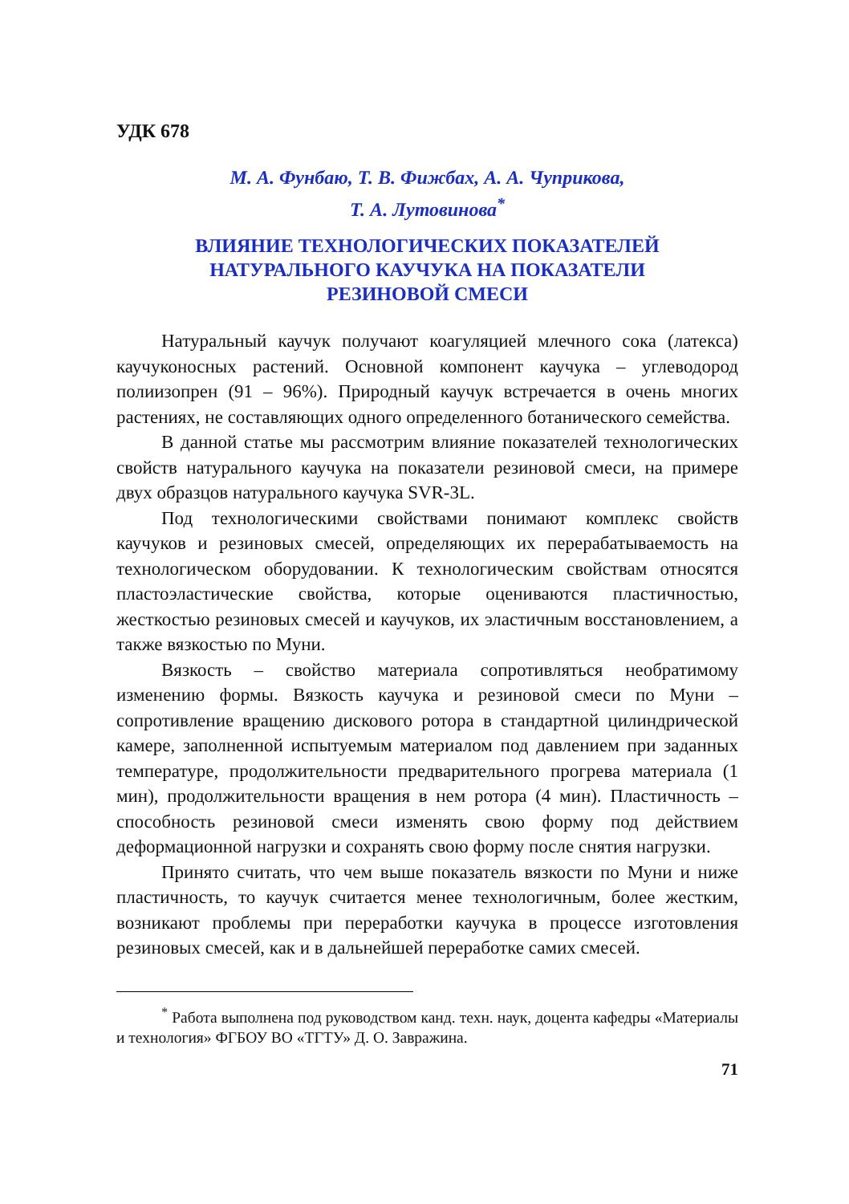УДК 678
М. А. Фунбаю, Т. В. Фижбах, А. А. Чуприкова,
Т. А. Лутовинова<sup>*</sup>
ВЛИЯНИЕ ТЕХНОЛОГИЧЕСКИХ ПОКАЗАТЕЛЕЙ
НАТУРАЛЬНОГО КАУЧУКА НА ПОКАЗАТЕЛИ
РЕЗИНОВОЙ СМЕСИ
Натуральный каучук получают коагуляцией млечного сока (латекса) каучуконосных растений. Основной компонент каучука – углеводород полиизопрен (91 – 96%). Природный каучук встречается в очень многих растениях, не составляющих одного определенного ботанического семейства.
В данной статье мы рассмотрим влияние показателей технологических свойств натурального каучука на показатели резиновой смеси, на примере двух образцов натурального каучука SVR-3L.
Под технологическими свойствами понимают комплекс свойств каучуков и резиновых смесей, определяющих их перерабатываемость на технологическом оборудовании. К технологическим свойствам относятся пластоэластические свойства, которые оцениваются пластичностью, жесткостью резиновых смесей и каучуков, их эластичным восстановлением, а также вязкостью по Муни.
Вязкость – свойство материала сопротивляться необратимому изменению формы. Вязкость каучука и резиновой смеси по Муни – сопротивление вращению дискового ротора в стандартной цилиндрической камере, заполненной испытуемым материалом под давлением при заданных температуре, продолжительности предварительного прогрева материала (1 мин), продолжительности вращения в нем ротора (4 мин). Пластичность – способность резиновой смеси изменять свою форму под действием деформационной нагрузки и сохранять свою форму после снятия нагрузки.
Принято считать, что чем выше показатель вязкости по Муни и ниже пластичность, то каучук считается менее технологичным, более жестким, возникают проблемы при переработки каучука в процессе изготовления резиновых смесей, как и в дальнейшей переработке самих смесей.
<sup>*</sup> Работа выполнена под руководством канд. техн. наук, доцента кафедры «Материалы и технология» ФГБОУ ВО «ТГТУ» Д. О. Завражина.
71